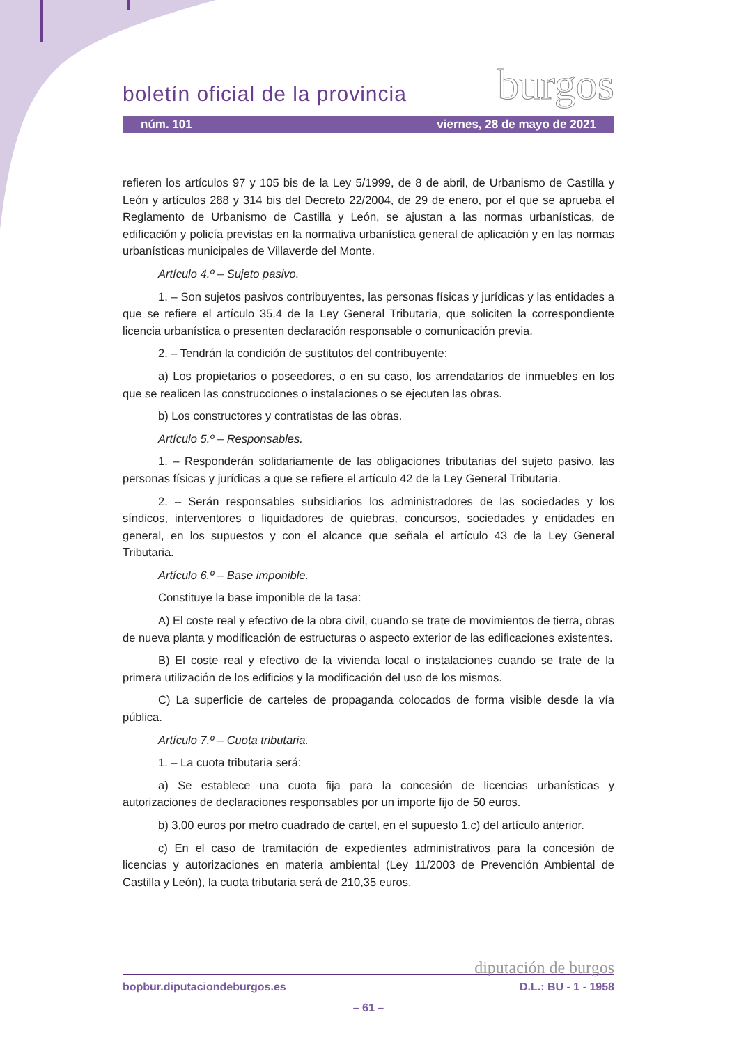boletín oficial de la provincia burgos
núm. 101 viernes, 28 de mayo de 2021
refieren los artículos 97 y 105 bis de la Ley 5/1999, de 8 de abril, de Urbanismo de Castilla y León y artículos 288 y 314 bis del Decreto 22/2004, de 29 de enero, por el que se aprueba el Reglamento de Urbanismo de Castilla y León, se ajustan a las normas urbanísticas, de edificación y policía previstas en la normativa urbanística general de aplicación y en las normas urbanísticas municipales de Villaverde del Monte.
Artículo 4.º – Sujeto pasivo.
1. – Son sujetos pasivos contribuyentes, las personas físicas y jurídicas y las entidades a que se refiere el artículo 35.4 de la Ley General Tributaria, que soliciten la correspondiente licencia urbanística o presenten declaración responsable o comunicación previa.
2. – Tendrán la condición de sustitutos del contribuyente:
a) Los propietarios o poseedores, o en su caso, los arrendatarios de inmuebles en los que se realicen las construcciones o instalaciones o se ejecuten las obras.
b) Los constructores y contratistas de las obras.
Artículo 5.º – Responsables.
1. – Responderán solidariamente de las obligaciones tributarias del sujeto pasivo, las personas físicas y jurídicas a que se refiere el artículo 42 de la Ley General Tributaria.
2. – Serán responsables subsidiarios los administradores de las sociedades y los síndicos, interventores o liquidadores de quiebras, concursos, sociedades y entidades en general, en los supuestos y con el alcance que señala el artículo 43 de la Ley General Tributaria.
Artículo 6.º – Base imponible.
Constituye la base imponible de la tasa:
A) El coste real y efectivo de la obra civil, cuando se trate de movimientos de tierra, obras de nueva planta y modificación de estructuras o aspecto exterior de las edificaciones existentes.
B) El coste real y efectivo de la vivienda local o instalaciones cuando se trate de la primera utilización de los edificios y la modificación del uso de los mismos.
C) La superficie de carteles de propaganda colocados de forma visible desde la vía pública.
Artículo 7.º – Cuota tributaria.
1. – La cuota tributaria será:
a) Se establece una cuota fija para la concesión de licencias urbanísticas y autorizaciones de declaraciones responsables por un importe fijo de 50 euros.
b) 3,00 euros por metro cuadrado de cartel, en el supuesto 1.c) del artículo anterior.
c) En el caso de tramitación de expedientes administrativos para la concesión de licencias y autorizaciones en materia ambiental (Ley 11/2003 de Prevención Ambiental de Castilla y León), la cuota tributaria será de 210,35 euros.
diputación de burgos
bopbur.diputaciondeburgos.es D.L.: BU - 1 - 1958
– 61 –